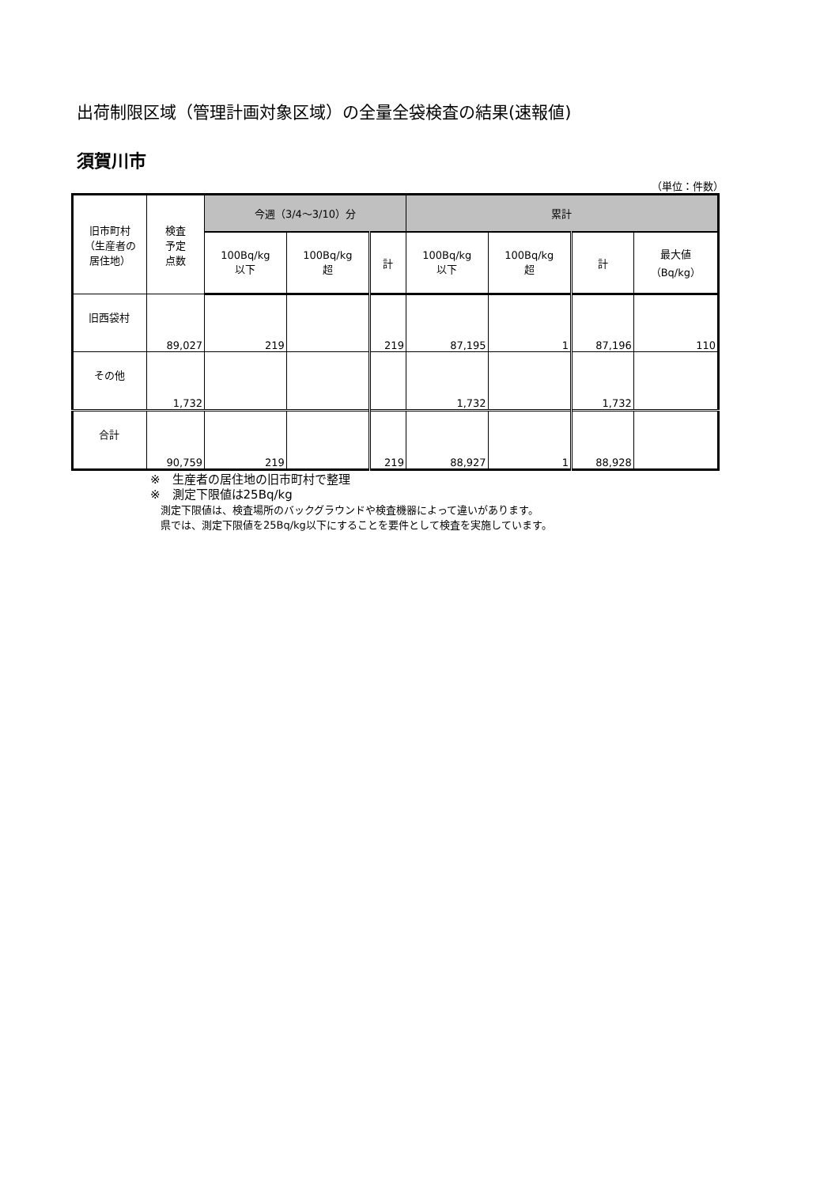出荷制限区域（管理計画対象区域）の全量全袋検査の結果(速報値)
須賀川市
（単位：件数）
| 旧市町村 （生産者の 居住地） | 検査 予定 点数 | 今週（3/4～3/10）分 | | | 累計 | | | |
| --- | --- | --- | --- | --- | --- | --- | --- | --- |
| | | 100Bq/kg 以下 | 100Bq/kg 超 | 計 | 100Bq/kg 以下 | 100Bq/kg 超 | 計 | 最大値 （Bq/kg） |
| 旧西袋村 | 89,027 | 219 | | 219 | 87,195 | 1 | 87,196 | 110 |
| その他 | 1,732 | | | | 1,732 | | 1,732 | |
| 合計 | 90,759 | 219 | | 219 | 88,927 | 1 | 88,928 | |
※　生産者の居住地の旧市町村で整理
※　測定下限値は25Bq/kg
測定下限値は、検査場所のバックグラウンドや検査機器によって違いがあります。
県では、測定下限値を25Bq/kg以下にすることを要件として検査を実施しています。